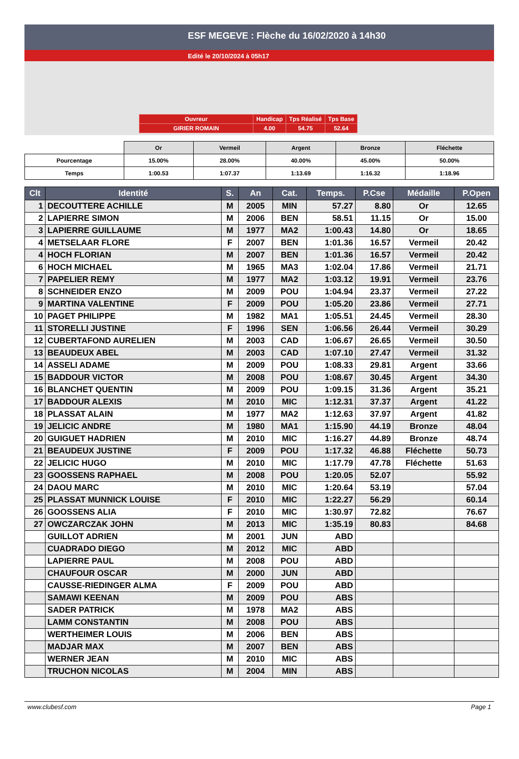ESF MEGEVE : Flèche du 16/02/2020 à 14h30
Edité le 20/10/2024 à 05h17
| Ouvreur | Handicap | Tps Réalisé | Tps Base |
| GIRIER ROMAIN | 4.00 | 54.75 | 52.64 |
| | Or | Vermeil | Argent | Bronze | Fléchette |
| Pourcentage | 15.00% | 28.00% | 40.00% | 45.00% | 50.00% |
| Temps | 1:00.53 | 1:07.37 | 1:13.69 | 1:16.32 | 1:18.96 |
| Clt | Identité | S. | An | Cat. | Temps. | P.Cse | Médaille | P.Open |
| --- | --- | --- | --- | --- | --- | --- | --- | --- |
| 1 | DECOUTTERE ACHILLE | M | 2005 | MIN | 57.27 | 8.80 | Or | 12.65 |
| 2 | LAPIERRE SIMON | M | 2006 | BEN | 58.51 | 11.15 | Or | 15.00 |
| 3 | LAPIERRE GUILLAUME | M | 1977 | MA2 | 1:00.43 | 14.80 | Or | 18.65 |
| 4 | METSELAAR FLORE | F | 2007 | BEN | 1:01.36 | 16.57 | Vermeil | 20.42 |
| 4 | HOCH FLORIAN | M | 2007 | BEN | 1:01.36 | 16.57 | Vermeil | 20.42 |
| 6 | HOCH MICHAEL | M | 1965 | MA3 | 1:02.04 | 17.86 | Vermeil | 21.71 |
| 7 | PAPELIER REMY | M | 1977 | MA2 | 1:03.12 | 19.91 | Vermeil | 23.76 |
| 8 | SCHNEIDER ENZO | M | 2009 | POU | 1:04.94 | 23.37 | Vermeil | 27.22 |
| 9 | MARTINA VALENTINE | F | 2009 | POU | 1:05.20 | 23.86 | Vermeil | 27.71 |
| 10 | PAGET PHILIPPE | M | 1982 | MA1 | 1:05.51 | 24.45 | Vermeil | 28.30 |
| 11 | STORELLI JUSTINE | F | 1996 | SEN | 1:06.56 | 26.44 | Vermeil | 30.29 |
| 12 | CUBERTAFOND AURELIEN | M | 2003 | CAD | 1:06.67 | 26.65 | Vermeil | 30.50 |
| 13 | BEAUDEUX ABEL | M | 2003 | CAD | 1:07.10 | 27.47 | Vermeil | 31.32 |
| 14 | ASSELI ADAME | M | 2009 | POU | 1:08.33 | 29.81 | Argent | 33.66 |
| 15 | BADDOUR VICTOR | M | 2008 | POU | 1:08.67 | 30.45 | Argent | 34.30 |
| 16 | BLANCHET QUENTIN | M | 2009 | POU | 1:09.15 | 31.36 | Argent | 35.21 |
| 17 | BADDOUR ALEXIS | M | 2010 | MIC | 1:12.31 | 37.37 | Argent | 41.22 |
| 18 | PLASSAT ALAIN | M | 1977 | MA2 | 1:12.63 | 37.97 | Argent | 41.82 |
| 19 | JELICIC ANDRE | M | 1980 | MA1 | 1:15.90 | 44.19 | Bronze | 48.04 |
| 20 | GUIGUET HADRIEN | M | 2010 | MIC | 1:16.27 | 44.89 | Bronze | 48.74 |
| 21 | BEAUDEUX JUSTINE | F | 2009 | POU | 1:17.32 | 46.88 | Fléchette | 50.73 |
| 22 | JELICIC HUGO | M | 2010 | MIC | 1:17.79 | 47.78 | Fléchette | 51.63 |
| 23 | GOOSSENS RAPHAEL | M | 2008 | POU | 1:20.05 | 52.07 | | 55.92 |
| 24 | DAOU MARC | M | 2010 | MIC | 1:20.64 | 53.19 | | 57.04 |
| 25 | PLASSAT MUNNICK LOUISE | F | 2010 | MIC | 1:22.27 | 56.29 | | 60.14 |
| 26 | GOOSSENS ALIA | F | 2010 | MIC | 1:30.97 | 72.82 | | 76.67 |
| 27 | OWCZARCZAK JOHN | M | 2013 | MIC | 1:35.19 | 80.83 | | 84.68 |
| | GUILLOT ADRIEN | M | 2001 | JUN | ABD | | | |
| | CUADRADO DIEGO | M | 2012 | MIC | ABD | | | |
| | LAPIERRE PAUL | M | 2008 | POU | ABD | | | |
| | CHAUFOUR OSCAR | M | 2000 | JUN | ABD | | | |
| | CAUSSE-RIEDINGER ALMA | F | 2009 | POU | ABD | | | |
| | SAMAWI KEENAN | M | 2009 | POU | ABS | | | |
| | SADER PATRICK | M | 1978 | MA2 | ABS | | | |
| | LAMM CONSTANTIN | M | 2008 | POU | ABS | | | |
| | WERTHEIMER LOUIS | M | 2006 | BEN | ABS | | | |
| | MADJAR MAX | M | 2007 | BEN | ABS | | | |
| | WERNER JEAN | M | 2010 | MIC | ABS | | | |
| | TRUCHON NICOLAS | M | 2004 | MIN | ABS | | | |
www.clubesf.com Page 1